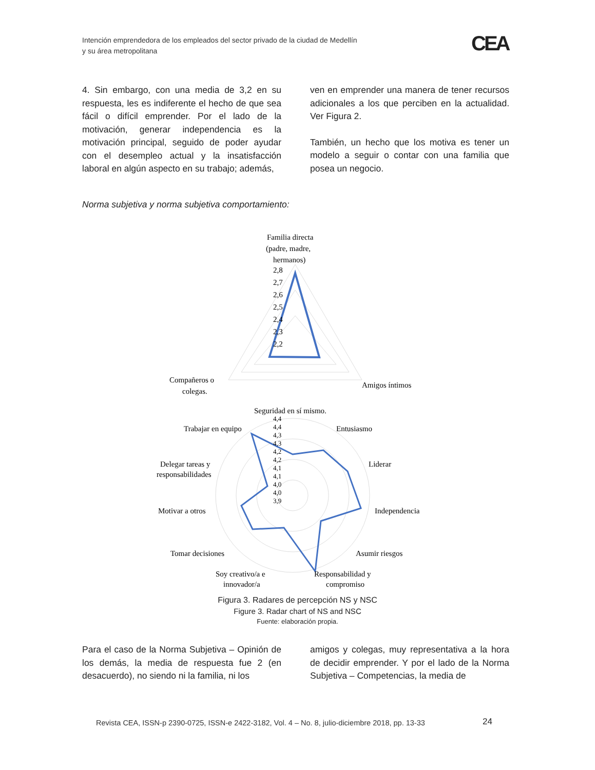Intención emprendedora de los empleados del sector privado de la ciudad de Medellín
y su área metropolitana
CEA
4. Sin embargo, con una media de 3,2 en su respuesta, les es indiferente el hecho de que sea fácil o difícil emprender. Por el lado de la motivación, generar independencia es la motivación principal, seguido de poder ayudar con el desempleo actual y la insatisfacción laboral en algún aspecto en su trabajo; además,
ven en emprender una manera de tener recursos adicionales a los que perciben en la actualidad. Ver Figura 2.
También, un hecho que los motiva es tener un modelo a seguir o contar con una familia que posea un negocio.
Norma subjetiva y norma subjetiva comportamiento:
Familia directa
(padre, madre,
hermanos)
2,8
2,7
2,6
2,5
2,4
2,3
2,2
Compañeros o
colegas.
Amigos íntimos
Seguridad en sí mismo.
Entusiasmo
Liderar
Independencia
Asumir riesgos
Responsabilidad y
compromiso
Soy creativo/a e
innovador/a
Tomar decisiones
Motivar a otros
Delegar tareas y
responsabilidades
Trabajar en equipo
4,4
4,4
4,3
4,3
4,2
4,2
4,1
4,1
4,0
4,0
3,9
Figura 3. Radares de percepción NS y NSC
Figure 3. Radar chart of NS and NSC
Fuente: elaboración propia.
Para el caso de la Norma Subjetiva – Opinión de los demás, la media de respuesta fue 2 (en desacuerdo), no siendo ni la familia, ni los
amigos y colegas, muy representativa a la hora de decidir emprender. Y por el lado de la Norma Subjetiva – Competencias, la media de
Revista CEA, ISSN-p 2390-0725, ISSN-e 2422-3182, Vol. 4 – No. 8, julio-diciembre 2018, pp. 13-33
24